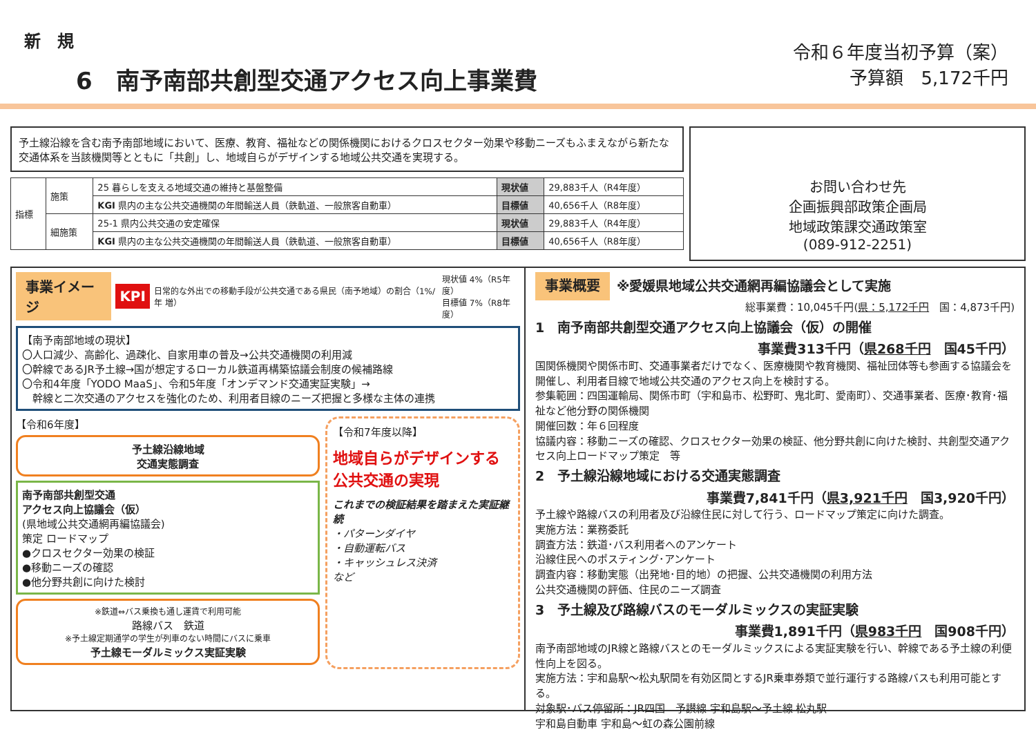新　規
6　南予南部共創型交通アクセス向上事業費
令和６年度当初予算（案）
予算額　5,172千円
予土線沿線を含む南予南部地域において、医療、教育、福祉などの関係機関におけるクロスセクター効果や移動ニーズもふまえながら新たな交通体系を当該機関等とともに「共創」し、地域自らがデザインする地域公共交通を実現する。
| 指標 | 施策 | 25 暮らしを支える地域交通の維持と基盤整備 | 現状値 | 29,883千人（R4年度） |
| | | KGI 県内の主な公共交通機関の年間輸送人員（鉄軌道、一般旅客自動車） | 目標値 | 40,656千人（R8年度） |
| | 細施策 | 25-1 県内公共交通の安定確保 | 現状値 | 29,883千人（R4年度） |
| | | KGI 県内の主な公共交通機関の年間輸送人員（鉄軌道、一般旅客自動車） | 目標値 | 40,656千人（R8年度） |
お問い合わせ先
企画振興部政策企画局
地域政策課交通政策室
(089-912-2251)
事業イメージ KPI 日常的な外出での移動手段が公共交通である県民（南予地域）の割合（1%/年 増） 現状値 4%（R5年度）
目標値 7%（R8年度）
【南予南部地域の現状】
〇人口減少、高齢化、過疎化、自家用車の普及→公共交通機関の利用減
〇幹線であるJR予土線→国が想定するローカル鉄道再構築協議会制度の候補路線
〇令和4年度「YODO MaaS」、令和5年度「オンデマンド交通実証実験」→
　幹線と二次交通のアクセスを強化のため、利用者目線のニーズ把握と多様な主体の連携
【令和6年度】
予土線沿線地域
交通実態調査
南予南部共創型交通
アクセス向上協議会（仮）
(県地域公共交通網再編協議会)
策定 ロードマップ
●クロスセクター効果の検証
●移動ニーズの確認
●他分野共創に向けた検討
※鉄道⇔バス乗換も通し運賃で利用可能
路線バス　鉄道
※予土線定期通学の学生が列車のない時間にバスに乗車
予土線モーダルミックス実証実験
【令和7年度以降】
地域自らがデザインする公共交通の実現
これまでの検証結果を踏まえた実証継続
・パターンダイヤ
・自動運転バス
・キャッシュレス決済
など
事業概要 ※愛媛県地域公共交通網再編協議会として実施
総事業費：10,045千円(県：5,172千円　国：4,873千円)
1　南予南部共創型交通アクセス向上協議会（仮）の開催
事業費313千円（県268千円　国45千円）
国関係機関や関係市町、交通事業者だけでなく、医療機関や教育機関、福祉団体等も参画する協議会を開催し、利用者目線で地域公共交通のアクセス向上を検討する。
参集範囲：四国運輸局、関係市町（宇和島市、松野町、鬼北町、愛南町）、交通事業者、医療･教育･福祉など他分野の関係機関
開催回数：年６回程度
協議内容：移動ニーズの確認、クロスセクター効果の検証、他分野共創に向けた検討、共創型交通アクセス向上ロードマップ策定　等
2　予土線沿線地域における交通実態調査
事業費7,841千円（県3,921千円　国3,920千円）
予土線や路線バスの利用者及び沿線住民に対して行う、ロードマップ策定に向けた調査。
実施方法：業務委託
調査方法：鉄道･バス利用者へのアンケート
沿線住民へのポスティング･アンケート
調査内容：移動実態（出発地･目的地）の把握、公共交通機関の利用方法
公共交通機関の評価、住民のニーズ調査
3　予土線及び路線バスのモーダルミックスの実証実験
事業費1,891千円（県983千円　国908千円）
南予南部地域のJR線と路線バスとのモーダルミックスによる実証実験を行い、幹線である予土線の利便性向上を図る。
実施方法：宇和島駅～松丸駅間を有効区間とするJR乗車券類で並行運行する路線バスも利用可能とする。
対象駅･バス停留所：JR四国　予讃線 宇和島駅～予土線 松丸駅
宇和島自動車 宇和島～虹の森公園前線